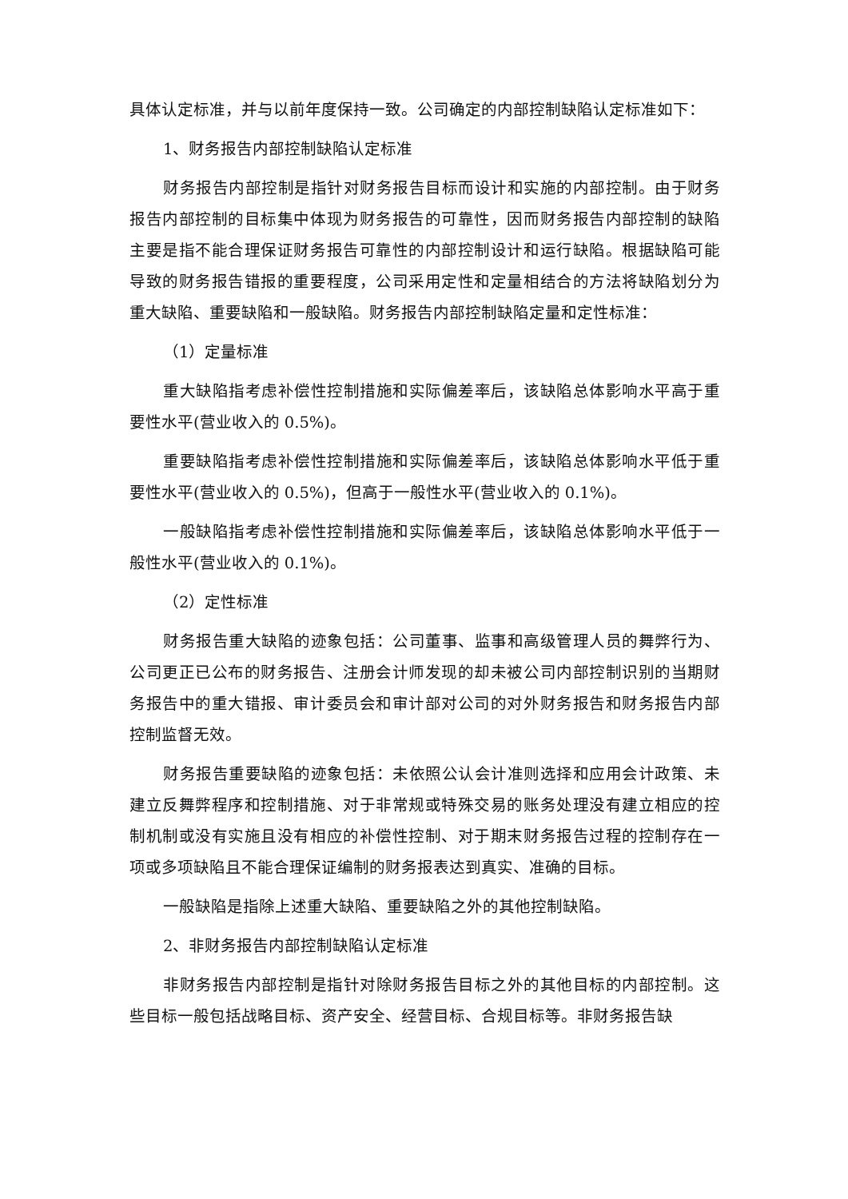具体认定标准，并与以前年度保持一致。公司确定的内部控制缺陷认定标准如下：
1、财务报告内部控制缺陷认定标准
财务报告内部控制是指针对财务报告目标而设计和实施的内部控制。由于财务报告内部控制的目标集中体现为财务报告的可靠性，因而财务报告内部控制的缺陷主要是指不能合理保证财务报告可靠性的内部控制设计和运行缺陷。根据缺陷可能导致的财务报告错报的重要程度，公司采用定性和定量相结合的方法将缺陷划分为重大缺陷、重要缺陷和一般缺陷。财务报告内部控制缺陷定量和定性标准：
（1）定量标准
重大缺陷指考虑补偿性控制措施和实际偏差率后，该缺陷总体影响水平高于重要性水平(营业收入的 0.5%)。
重要缺陷指考虑补偿性控制措施和实际偏差率后，该缺陷总体影响水平低于重要性水平(营业收入的 0.5%)，但高于一般性水平(营业收入的 0.1%)。
一般缺陷指考虑补偿性控制措施和实际偏差率后，该缺陷总体影响水平低于一般性水平(营业收入的 0.1%)。
（2）定性标准
财务报告重大缺陷的迹象包括：公司董事、监事和高级管理人员的舞弊行为、公司更正已公布的财务报告、注册会计师发现的却未被公司内部控制识别的当期财务报告中的重大错报、审计委员会和审计部对公司的对外财务报告和财务报告内部控制监督无效。
财务报告重要缺陷的迹象包括：未依照公认会计准则选择和应用会计政策、未建立反舞弊程序和控制措施、对于非常规或特殊交易的账务处理没有建立相应的控制机制或没有实施且没有相应的补偿性控制、对于期末财务报告过程的控制存在一项或多项缺陷且不能合理保证编制的财务报表达到真实、准确的目标。
一般缺陷是指除上述重大缺陷、重要缺陷之外的其他控制缺陷。
2、非财务报告内部控制缺陷认定标准
非财务报告内部控制是指针对除财务报告目标之外的其他目标的内部控制。这些目标一般包括战略目标、资产安全、经营目标、合规目标等。非财务报告缺